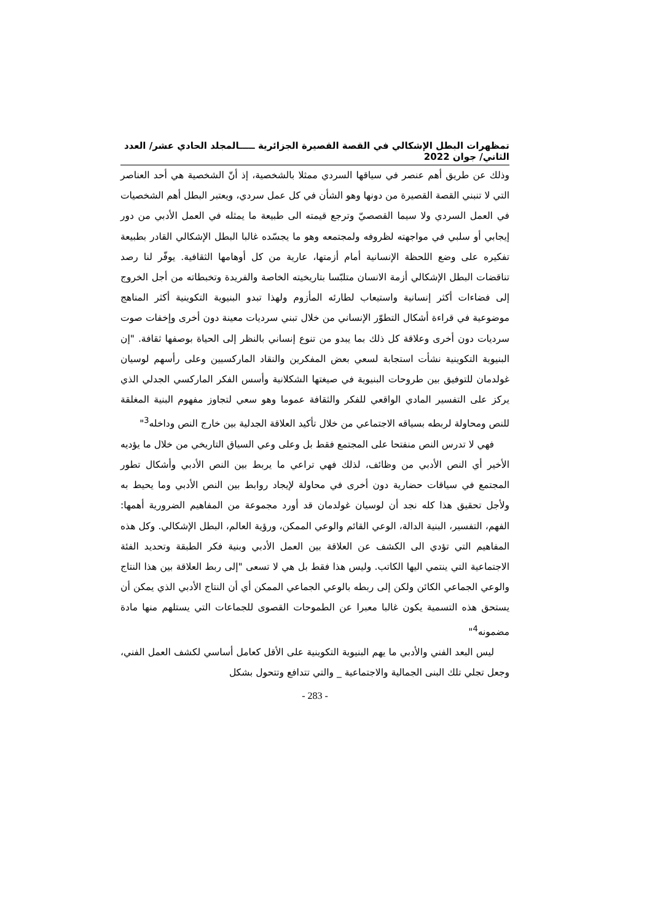تمظهرات البطل الإشكالي في القصة القصيرة الجزائرية ـــــالمجلد الحادي عشر/ العدد الثاني/ جوان 2022
وذلك عن طريق أهم عنصر في سياقها السردي ممثلا بالشخصية، إذ أنّ الشخصية هي أحد العناصر التي لا تنبني القصة القصيرة من دونها وهو الشأن في كل عمل سردي، ويعتبر البطل أهم الشخصيات في العمل السردي ولا سيما القصصيّ وترجع قيمته الى طبيعة ما يمثله في العمل الأدبي من دور إيجابي أو سلبي في مواجهته لظروفه ولمجتمعه وهو ما يجسّده غالبا البطل الإشكالي القادر بطبيعة تفكيره على وضع اللحظة الإنسانية أمام أزمتها، عارية من كل أوهامها الثقافية. يوفّر لنا رصد تناقضات البطل الإشكالي أزمة الانسان متلبّسا بتاريخيته الخاصة والفريدة وتخبطاته من أجل الخروج إلى فضاءات أكثر إنسانية واستيعاب لطارئه المأزوم ولهذا تبدو البنيوية التكوينية أكثر المناهج موضوعية في قراءة أشكال التطوّر الإنساني من خلال تبني سرديات معينة دون أخرى وإخفات صوت سرديات دون أخرى وعلاقة كل ذلك بما يبدو من تنوع إنساني بالنظر إلى الحياة بوصفها ثقافة. "إن البنيوية التكوينية نشأت استجابة لسعي بعض المفكرين والنقاد الماركسيين وعلى رأسهم لوسيان غولدمان للتوفيق بين طروحات البنيوية في صيغتها الشكلانية وأسس الفكر الماركسي الجدلي الذي يركز على التفسير المادي الواقعي للفكر والثقافة عموما وهو سعي لتجاوز مفهوم البنية المغلقة للنص ومحاولة لربطه بسياقه الاجتماعي من خلال تأكيد العلاقة الجدلية بين خارج النص وداخله<sup>3</sup>"
فهي لا تدرس النص منفتحا على المجتمع فقط بل وعلى وعي السياق التاريخي من خلال ما يؤديه الأخير أي النص الأدبي من وظائف، لذلك فهي تراعي ما يربط بين النص الأدبي وأشكال تطور المجتمع في سياقات حضارية دون أخرى في محاولة لإيجاد روابط بين النص الأدبي وما يحيط به ولأجل تحقيق هذا كله نجد أن لوسيان غولدمان قد أورد مجموعة من المفاهيم الضرورية أهمها: الفهم، التفسير، البنية الدالة، الوعي القائم والوعي الممكن، ورؤية العالم، البطل الإشكالي. وكل هذه المفاهيم التي تؤدي الى الكشف عن العلاقة بين العمل الأدبي وبنية فكر الطبقة وتحديد الفئة الاجتماعية التي ينتمي اليها الكاتب. وليس هذا فقط بل هي لا تسعى "إلى ربط العلاقة بين هذا النتاج والوعي الجماعي الكائن ولكن إلى ربطه بالوعي الجماعي الممكن أي أن النتاج الأدبي الذي يمكن أن يستحق هذه التسمية يكون غالبا معبرا عن الطموحات القصوى للجماعات التي يستلهم منها مادة مضمونه<sup>4</sup>"
ليس البعد الفني والأدبي ما يهم البنيوية التكوينية على الأقل كعامل أساسي لكشف العمل الفني، وجعل تجلي تلك البنى الجمالية والاجتماعية _ والتي تتدافع وتتحول بشكل
- 283 -